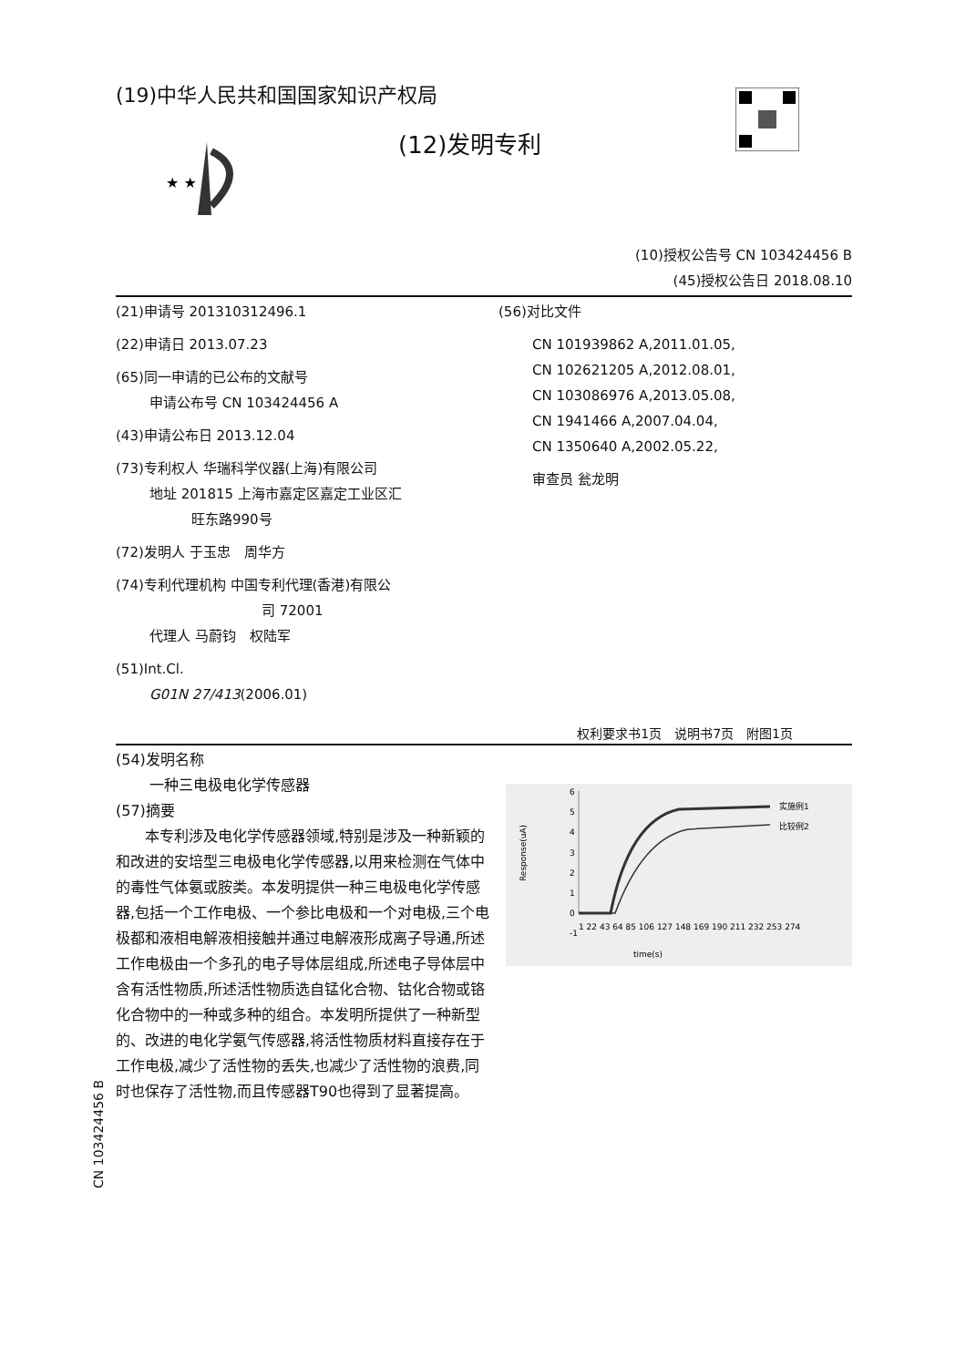(19)中华人民共和国国家知识产权局
(12)发明专利
★ ★
(10)授权公告号 CN 103424456 B
(45)授权公告日 2018.08.10
(21)申请号 201310312496.1
(22)申请日 2013.07.23
(65)同一申请的已公布的文献号
申请公布号 CN 103424456 A
(43)申请公布日 2013.12.04
(73)专利权人 华瑞科学仪器(上海)有限公司
地址 201815 上海市嘉定区嘉定工业区汇
旺东路990号
(72)发明人 于玉忠　周华方
(74)专利代理机构 中国专利代理(香港)有限公
司 72001
代理人 马蔚钧　权陆军
(51)Int.Cl.
G01N 27/413(2006.01)
(56)对比文件
CN 101939862 A,2011.01.05,
CN 102621205 A,2012.08.01,
CN 103086976 A,2013.05.08,
CN 1941466 A,2007.04.04,
CN 1350640 A,2002.05.22,
审查员 瓮龙明
权利要求书1页　说明书7页　附图1页
(54)发明名称
一种三电极电化学传感器
(57)摘要
本专利涉及电化学传感器领域,特别是涉及一种新颖的和改进的安培型三电极电化学传感器,以用来检测在气体中的毒性气体氨或胺类。本发明提供一种三电极电化学传感器,包括一个工作电极、一个参比电极和一个对电极,三个电极都和液相电解液相接触并通过电解液形成离子导通,所述工作电极由一个多孔的电子导体层组成,所述电子导体层中含有活性物质,所述活性物质选自锰化合物、钴化合物或铬化合物中的一种或多种的组合。本发明所提供了一种新型的、改进的电化学氨气传感器,将活性物质材料直接存在于工作电极,减少了活性物的丢失,也减少了活性物的浪费,同时也保存了活性物,而且传感器T90也得到了显著提高。
Response(uA)
6
5
4
3
2
1
0
-1
1 22 43 64 85 106 127 148 169 190 211 232 253 274
实施例1
比较例2
time(s)
CN 103424456 B